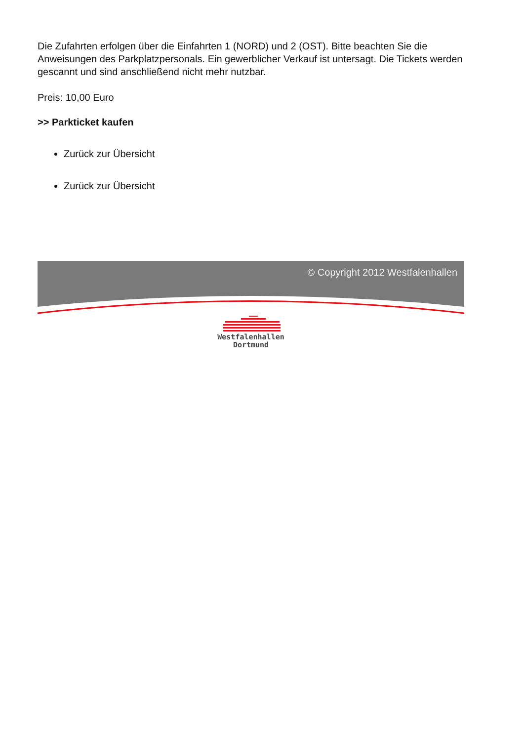Die Zufahrten erfolgen über die Einfahrten 1 (NORD) und 2 (OST). Bitte beachten Sie die Anweisungen des Parkplatzpersonals. Ein gewerblicher Verkauf ist untersagt. Die Tickets werden gescannt und sind anschließend nicht mehr nutzbar.
Preis: 10,00 Euro
>> Parkticket kaufen
Zurück zur Übersicht
Zurück zur Übersicht
© Copyright 2012 Westfalenhallen
Westfalenhallen
Dortmund